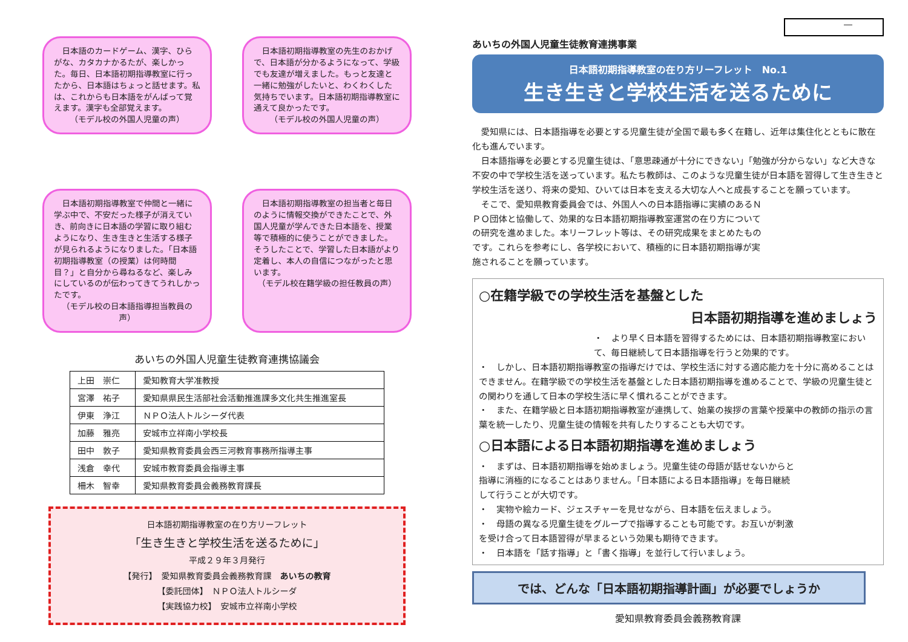日本語のカードゲーム、漢字、ひらがな、カタカナかるたが、楽しかった。毎日、日本語初期指導教室に行ったから、日本語はちょっと話せます。私は、これからも日本語をがんばって覚えます。漢字も全部覚えます。
（モデル校の外国人児童の声）
　日本語初期指導教室の先生のおかげで、日本語が分かるようになって、学級でも友達が増えました。もっと友達と一緒に勉強がしたいと、わくわくした気持ちでいます。日本語初期指導教室に通えて良かったです。
（モデル校の外国人児童の声）
　日本語初期指導教室で仲間と一緒に学ぶ中で、不安だった様子が消えていき、前向きに日本語の学習に取り組むようになり、生き生きと生活する様子が見られるようになりました。「日本語初期指導教室（の授業）は何時間目？」と自分から尋ねるなど、楽しみにしているのが伝わってきてうれしかったです。
（モデル校の日本語指導担当教員の声）
　日本語初期指導教室の担当者と毎日のように情報交換ができたことで、外国人児童が学んできた日本語を、授業等で積極的に使うことができました。そうしたことで、学習した日本語がより定着し、本人の自信につながったと思います。
（モデル校在籍学級の担任教員の声）
あいちの外国人児童生徒教育連携協議会
| 上田 崇仁 | 愛知教育大学准教授 |
| 宮澤 祐子 | 愛知県県民生活部社会活動推進課多文化共生推進室長 |
| 伊東 浄江 | ＮＰＯ法人トルシーダ代表 |
| 加藤 雅亮 | 安城市立祥南小学校長 |
| 田中 敦子 | 愛知県教育委員会西三河教育事務所指導主事 |
| 浅倉 幸代 | 安城市教育委員会指導主事 |
| 柵木 智幸 | 愛知県教育委員会義務教育課長 |
日本語初期指導教室の在り方リーフレット
「生き生きと学校生活を送るために」
平成２９年３月発行
【発行】　愛知県教育委員会義務教育課　あいちの教育
【委託団体】　ＮＰＯ法人トルシーダ
【実践協力校】　安城市立祥南小学校
―
あいちの外国人児童生徒教育連携事業
日本語初期指導教室の在り方リーフレット　No.1
生き生きと学校生活を送るために
　愛知県には、日本語指導を必要とする児童生徒が全国で最も多く在籍し、近年は集住化とともに散在化も進んでいます。
　日本語指導を必要とする児童生徒は、「意思疎通が十分にできない」「勉強が分からない」など大きな不安の中で学校生活を送っています。私たち教師は、このような児童生徒が日本語を習得して生き生きと学校生活を送り、将来の愛知、ひいては日本を支える大切な人へと成長することを願っています。
　そこで、愛知県教育委員会では、外国人への日本語指導に実績のあるＮＰＯ団体と協働して、効果的な日本語初期指導教室運営の在り方についての研究を進めました。本リーフレット等は、その研究成果をまとめたものです。これらを参考にし、各学校において、積極的に日本語初期指導が実施されることを願っています。
○在籍学級での学校生活を基盤とした
日本語初期指導を進めましょう
・　より早く日本語を習得するためには、日本語初期指導教室において、毎日継続して日本語指導を行うと効果的です。
・　しかし、日本語初期指導教室の指導だけでは、学校生活に対する適応能力を十分に高めることはできません。在籍学級での学校生活を基盤とした日本語初期指導を進めることで、学級の児童生徒との関わりを通して日本の学校生活に早く慣れることができます。
・　また、在籍学級と日本語初期指導教室が連携して、始業の挨拶の言葉や授業中の教師の指示の言葉を統一したり、児童生徒の情報を共有したりすることも大切です。
○日本語による日本語初期指導を進めましょう
・　まずは、日本語初期指導を始めましょう。児童生徒の母語が話せないからと指導に消極的になることはありません。「日本語による日本語指導」を毎日継続して行うことが大切です。
・　実物や絵カード、ジェスチャーを見せながら、日本語を伝えましょう。
・　母語の異なる児童生徒をグループで指導することも可能です。お互いが刺激を受け合って日本語習得が早まるという効果も期待できます。
・　日本語を「話す指導」と「書く指導」を並行して行いましょう。
では、どんな「日本語初期指導計画」が必要でしょうか
愛知県教育委員会義務教育課